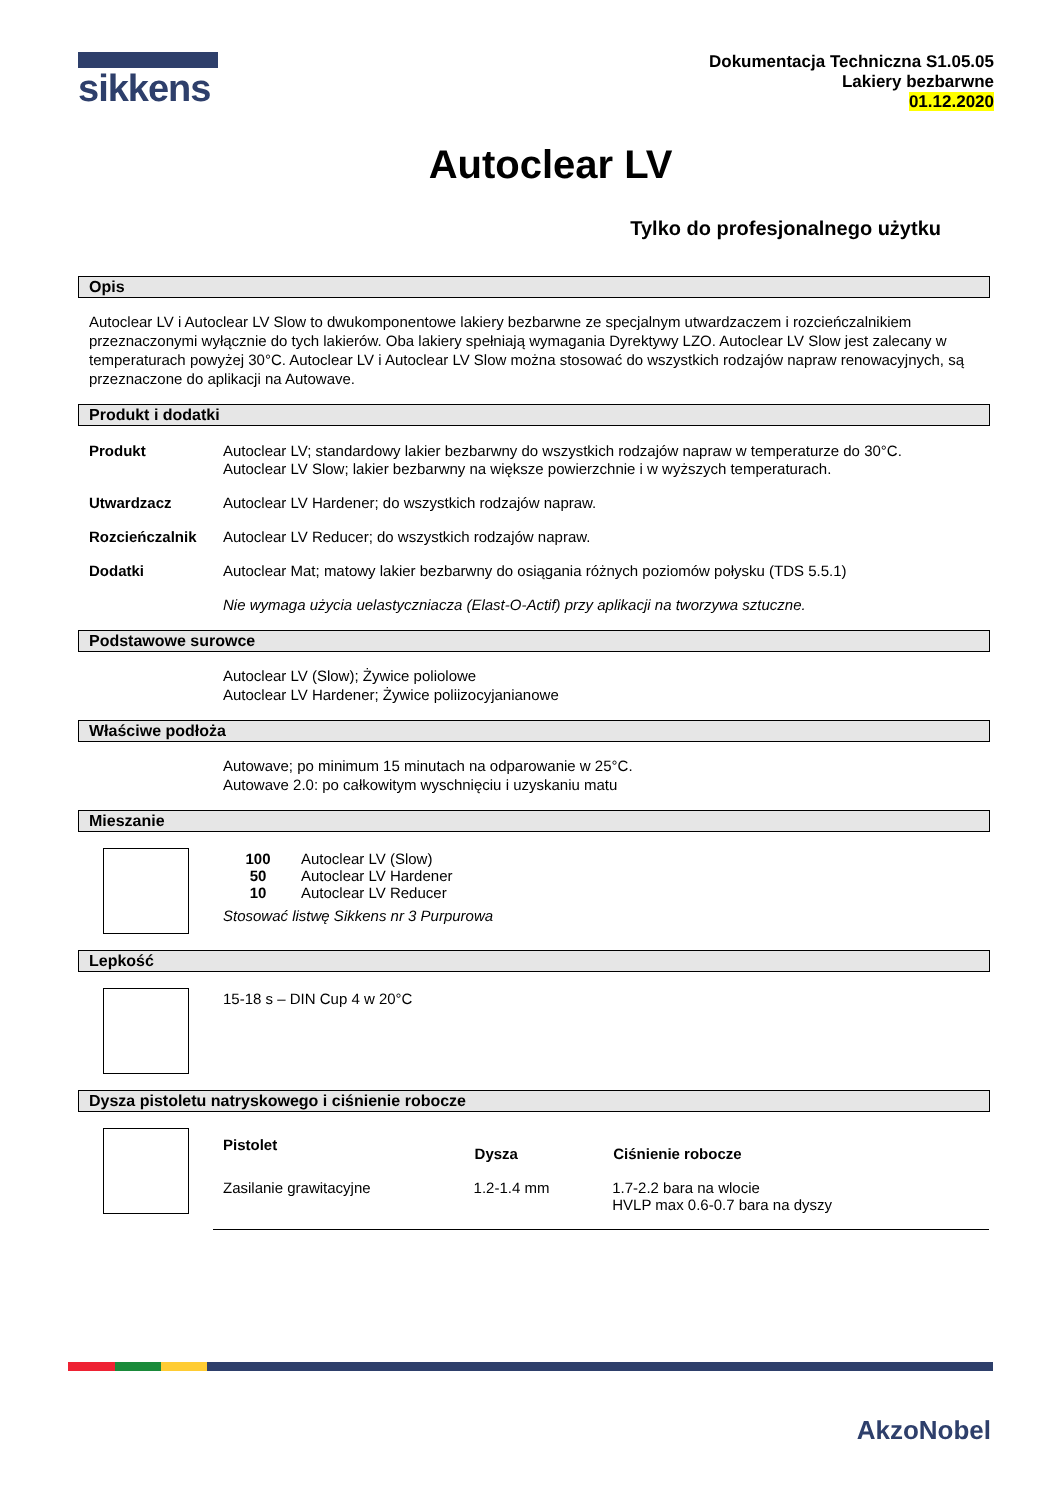sikkens
Dokumentacja Techniczna S1.05.05
Lakiery bezbarwne
01.12.2020
Autoclear LV
Tylko do profesjonalnego użytku
Opis
Autoclear LV i Autoclear LV Slow to dwukomponentowe lakiery bezbarwne ze specjalnym utwardzaczem i rozcieńczalnikiem przeznaczonymi wyłącznie do tych lakierów. Oba lakiery spełniają wymagania Dyrektywy LZO. Autoclear LV Slow jest zalecany w temperaturach powyżej 30°C. Autoclear LV i Autoclear LV Slow można stosować do wszystkich rodzajów napraw renowacyjnych, są przeznaczone do aplikacji na Autowave.
Produkt i dodatki
Produkt Autoclear LV; standardowy lakier bezbarwny do wszystkich rodzajów napraw w temperaturze do 30°C.
Autoclear LV Slow; lakier bezbarwny na większe powierzchnie i w wyższych temperaturach.
Utwardzacz Autoclear LV Hardener; do wszystkich rodzajów napraw.
Rozcieńczalnik Autoclear LV Reducer; do wszystkich rodzajów napraw.
Dodatki Autoclear Mat; matowy lakier bezbarwny do osiągania różnych poziomów połysku (TDS 5.5.1)
Nie wymaga użycia uelastyczniacza (Elast-O-Actif) przy aplikacji na tworzywa sztuczne.
Podstawowe surowce
Autoclear LV (Slow); Żywice poliolowe
Autoclear LV Hardener; Żywice poliizocyjanianowe
Właściwe podłoża
Autowave; po minimum 15 minutach na odparowanie w 25°C.
Autowave 2.0: po całkowitym wyschnięciu i uzyskaniu matu
Mieszanie
| 100 | Autoclear LV (Slow) |
| 50 | Autoclear LV Hardener |
| 10 | Autoclear LV Reducer |
Stosować listwę Sikkens nr 3 Purpurowa
Lepkość
15-18 s – DIN Cup 4 w 20°C
Dysza pistoletu natryskowego i ciśnienie robocze
| Pistolet | Dysza | Ciśnienie robocze |
| --- | --- | --- |
| Zasilanie grawitacyjne | 1.2-1.4 mm | 1.7-2.2 bara na wlocie HVLP max 0.6-0.7 bara na dyszy |
AkzoNobel